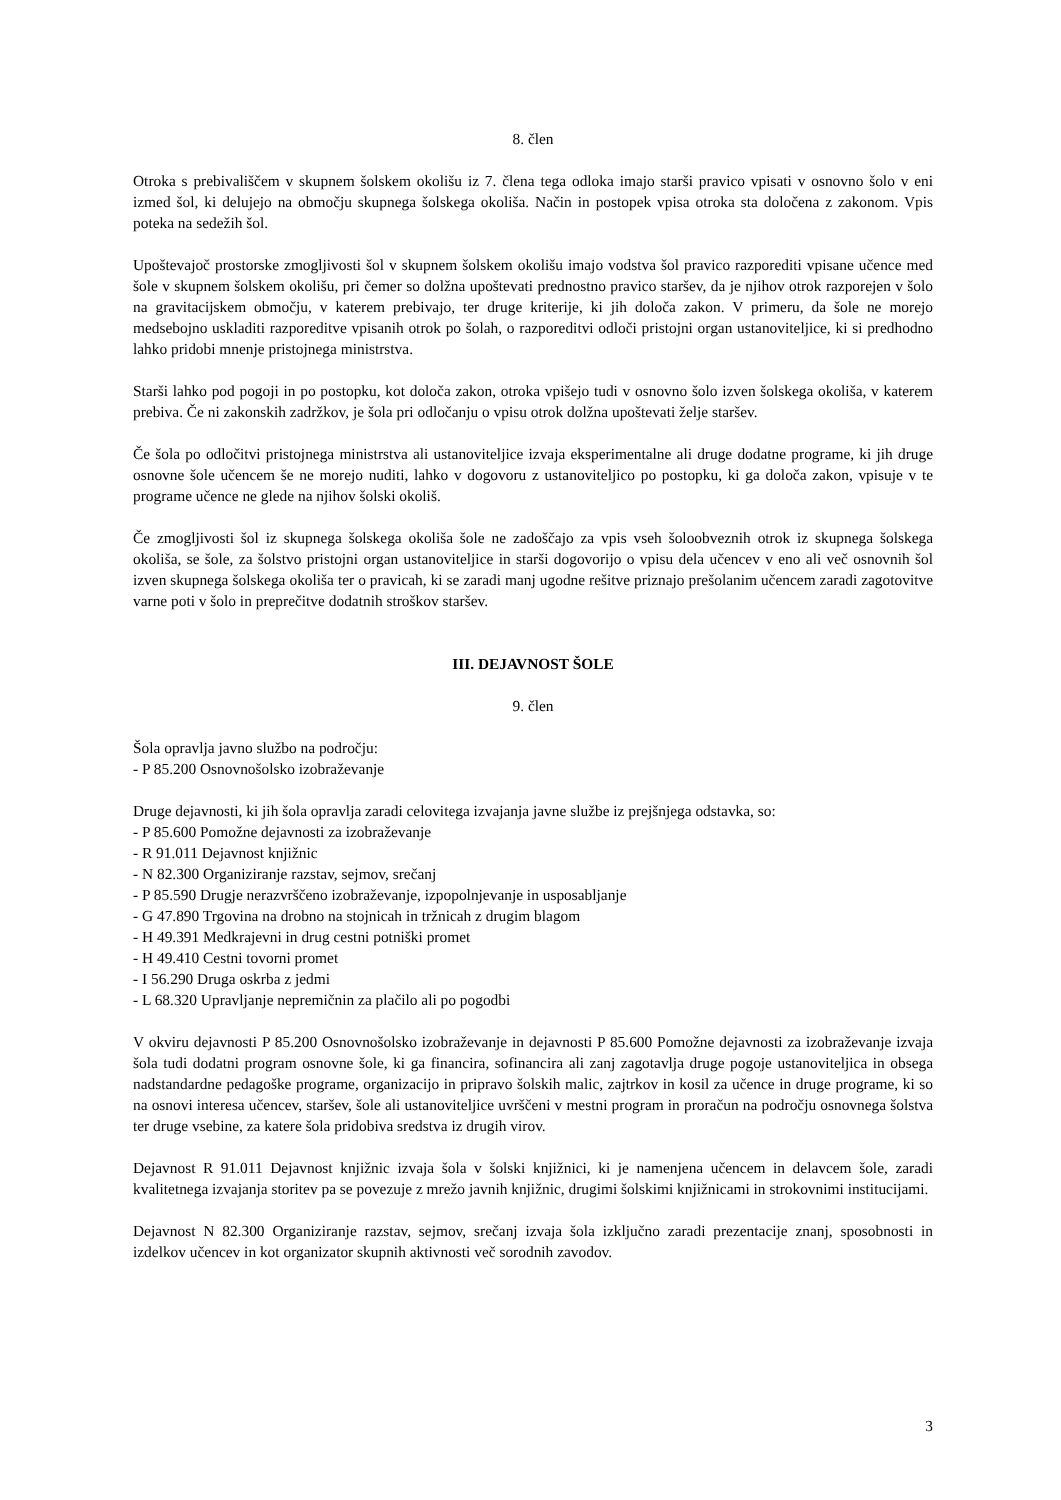8. člen
Otroka s prebivališčem v skupnem šolskem okolišu iz 7. člena tega odloka imajo starši pravico vpisati v osnovno šolo v eni izmed šol, ki delujejo na območju skupnega šolskega okoliša. Način in postopek vpisa otroka sta določena z zakonom. Vpis poteka na sedežih šol.
Upoštevajoč prostorske zmogljivosti šol v skupnem šolskem okolišu imajo vodstva šol pravico razporediti vpisane učence med šole v skupnem šolskem okolišu, pri čemer so dolžna upoštevati prednostno pravico staršev, da je njihov otrok razporejen v šolo na gravitacijskem območju, v katerem prebivajo, ter druge kriterije, ki jih določa zakon. V primeru, da šole ne morejo medsebojno uskladiti razporeditve vpisanih otrok po šolah, o razporeditvi odloči pristojni organ ustanoviteljice, ki si predhodno lahko pridobi mnenje pristojnega ministrstva.
Starši lahko pod pogoji in po postopku, kot določa zakon, otroka vpišejo tudi v osnovno šolo izven šolskega okoliša, v katerem prebiva. Če ni zakonskih zadržkov, je šola pri odločanju o vpisu otrok dolžna upoštevati želje staršev.
Če šola po odločitvi pristojnega ministrstva ali ustanoviteljice izvaja eksperimentalne ali druge dodatne programe, ki jih druge osnovne šole učencem še ne morejo nuditi, lahko v dogovoru z ustanoviteljico po postopku, ki ga določa zakon, vpisuje v te programe učence ne glede na njihov šolski okoliš.
Če zmogljivosti šol iz skupnega šolskega okoliša šole ne zadoščajo za vpis vseh šoloobveznih otrok iz skupnega šolskega okoliša, se šole, za šolstvo pristojni organ ustanoviteljice in starši dogovorijo o vpisu dela učencev v eno ali več osnovnih šol izven skupnega šolskega okoliša ter o pravicah, ki se zaradi manj ugodne rešitve priznajo prešolanim učencem zaradi zagotovitve varne poti v šolo in preprečitve dodatnih stroškov staršev.
III. DEJAVNOST ŠOLE
9. člen
Šola opravlja javno službo na področju:
- P 85.200 Osnovnošolsko izobraževanje
Druge dejavnosti, ki jih šola opravlja zaradi celovitega izvajanja javne službe iz prejšnjega odstavka, so:
- P 85.600 Pomožne dejavnosti za izobraževanje
- R 91.011 Dejavnost knjižnic
- N 82.300 Organiziranje razstav, sejmov, srečanj
- P 85.590 Drugje nerazvrščeno izobraževanje, izpopolnjevanje in usposabljanje
- G 47.890 Trgovina na drobno na stojnicah in tržnicah z drugim blagom
- H 49.391 Medkrajevni in drug cestni potniški promet
- H 49.410 Cestni tovorni promet
- I 56.290 Druga oskrba z jedmi
- L 68.320 Upravljanje nepremičnin za plačilo ali po pogodbi
V okviru dejavnosti P 85.200 Osnovnošolsko izobraževanje in dejavnosti P 85.600 Pomožne dejavnosti za izobraževanje izvaja šola tudi dodatni program osnovne šole, ki ga financira, sofinancira ali zanj zagotavlja druge pogoje ustanoviteljica in obsega nadstandardne pedagoške programe, organizacijo in pripravo šolskih malic, zajtrkov in kosil za učence in druge programe, ki so na osnovi interesa učencev, staršev, šole ali ustanoviteljice uvrščeni v mestni program in proračun na področju osnovnega šolstva ter druge vsebine, za katere šola pridobiva sredstva iz drugih virov.
Dejavnost R 91.011 Dejavnost knjižnic izvaja šola v šolski knjižnici, ki je namenjena učencem in delavcem šole, zaradi kvalitetnega izvajanja storitev pa se povezuje z mrežo javnih knjižnic, drugimi šolskimi knjižnicami in strokovnimi institucijami.
Dejavnost N 82.300 Organiziranje razstav, sejmov, srečanj izvaja šola izključno zaradi prezentacije znanj, sposobnosti in izdelkov učencev in kot organizator skupnih aktivnosti več sorodnih zavodov.
3